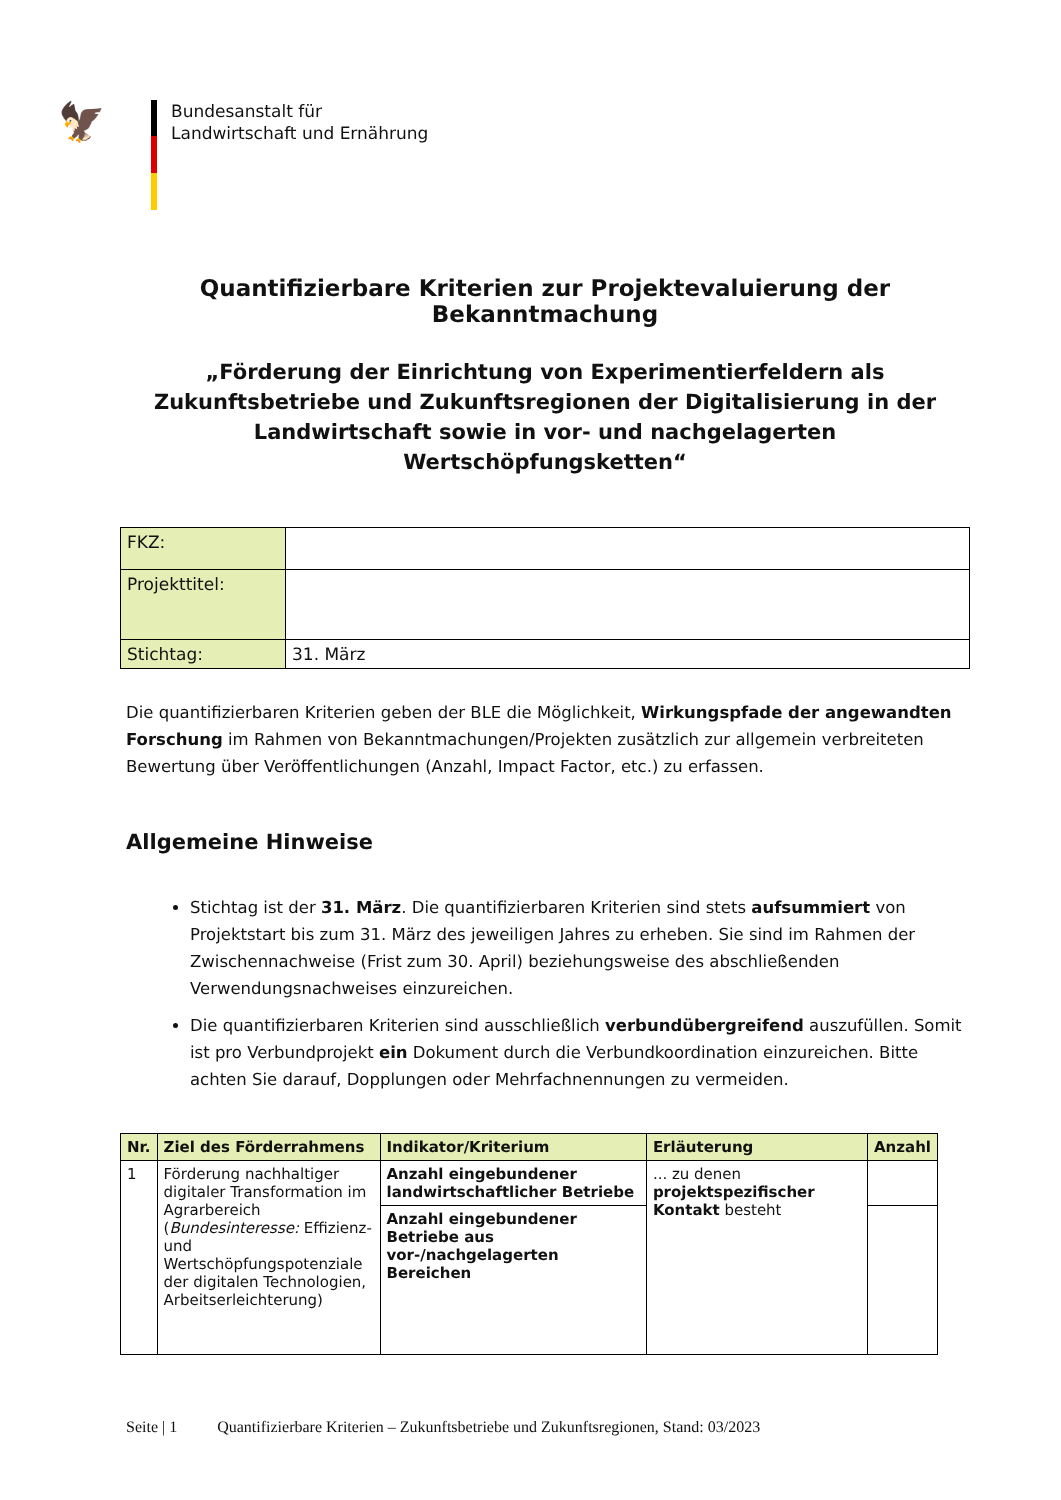🦅
Bundesanstalt für
Landwirtschaft und Ernährung
Quantifizierbare Kriterien zur Projektevaluierung der Bekanntmachung
„Förderung der Einrichtung von Experimentierfeldern als Zukunftsbetriebe und Zukunftsregionen der Digitalisierung in der Landwirtschaft sowie in vor- und nachgelagerten Wertschöpfungsketten“
| FKZ: | |
| Projekttitel: | |
| Stichtag: | 31. März |
Die quantifizierbaren Kriterien geben der BLE die Möglichkeit, Wirkungspfade der angewandten Forschung im Rahmen von Bekanntmachungen/Projekten zusätzlich zur allgemein verbreiteten Bewertung über Veröffentlichungen (Anzahl, Impact Factor, etc.) zu erfassen.
Allgemeine Hinweise
Stichtag ist der 31. März. Die quantifizierbaren Kriterien sind stets aufsummiert von Projektstart bis zum 31. März des jeweiligen Jahres zu erheben. Sie sind im Rahmen der Zwischennachweise (Frist zum 30. April) beziehungsweise des abschließenden Verwendungsnachweises einzureichen.
Die quantifizierbaren Kriterien sind ausschließlich verbundübergreifend auszufüllen. Somit ist pro Verbundprojekt ein Dokument durch die Verbundkoordination einzureichen. Bitte achten Sie darauf, Dopplungen oder Mehrfachnennungen zu vermeiden.
| Nr. | Ziel des Förderrahmens | Indikator/Kriterium | Erläuterung | Anzahl |
| --- | --- | --- | --- | --- |
| 1 | Förderung nachhaltiger digitaler Transformation im Agrarbereich ( Bundesinteresse: Effizienz- und Wertschöpfungspotenziale der digitalen Technologien, Arbeitserleichterung) | Anzahl eingebundener landwirtschaftlicher Betriebe | ... zu denen projektspezifischer Kontakt besteht | |
| | | Anzahl eingebundener Betriebe aus vor-/nachgelagerten Bereichen | | |
Seite | 1 Quantifizierbare Kriterien – Zukunftsbetriebe und Zukunftsregionen, Stand: 03/2023